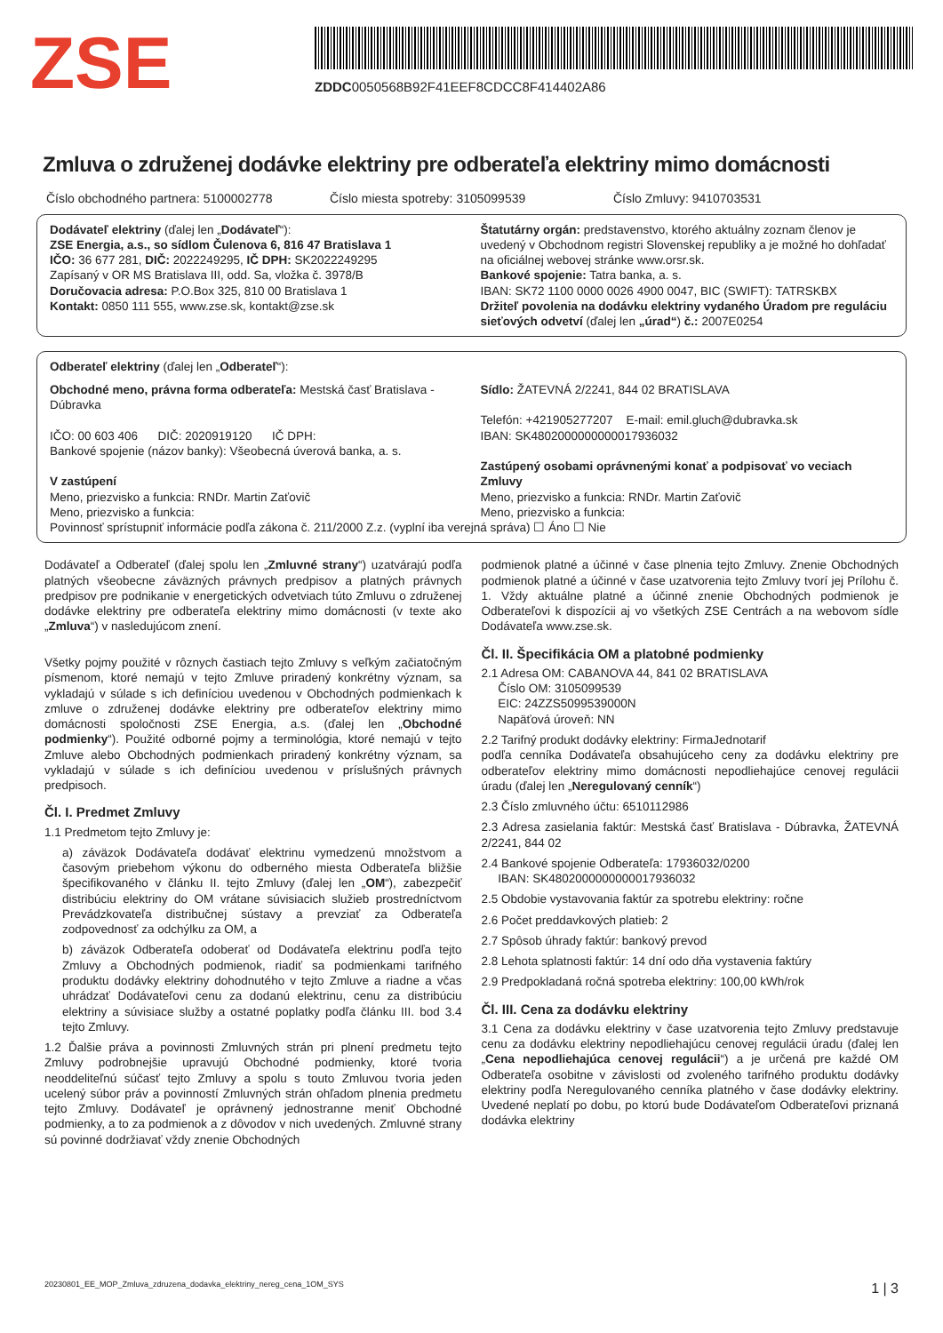ZSE
ZDDC0050568B92F41EEF8CDCC8F414402A86
Zmluva o združenej dodávke elektriny pre odberateľa elektriny mimo domácnosti
Číslo obchodného partnera: 5100002778
Číslo miesta spotreby: 3105099539
Číslo Zmluvy: 9410703531
Dodávateľ elektriny (ďalej len „Dodávateľ“):
ZSE Energia, a.s., so sídlom Čulenova 6, 816 47 Bratislava 1
IČO: 36 677 281, DIČ: 2022249295, IČ DPH: SK2022249295
Zapísaný v OR MS Bratislava III, odd. Sa, vložka č. 3978/B
Doručovacia adresa: P.O.Box 325, 810 00 Bratislava 1
Kontakt: 0850 111 555, www.zse.sk, kontakt@zse.sk
Štatutárny orgán: predstavenstvo, ktorého aktuálny zoznam členov je uvedený v Obchodnom registri Slovenskej republiky a je možné ho dohľadať na oficiálnej webovej stránke www.orsr.sk.
Bankové spojenie: Tatra banka, a. s.
IBAN: SK72 1100 0000 0026 4900 0047, BIC (SWIFT): TATRSKBX
Držiteľ povolenia na dodávku elektriny vydaného Úradom pre reguláciu sieťových odvetví (ďalej len „úrad“) č.: 2007E0254
Odberateľ elektriny (ďalej len „Odberateľ“):
Obchodné meno, právna forma odberateľa: Mestská časť Bratislava - Dúbravka
IČO: 00 603 406 DIČ: 2020919120 IČ DPH:
Bankové spojenie (názov banky): Všeobecná úverová banka, a. s.
V zastúpení
Meno, priezvisko a funkcia: RNDr. Martin Zaťovič
Meno, priezvisko a funkcia:
Sídlo: ŽATEVNÁ 2/2241, 844 02 BRATISLAVA
Telefón: +421905277207 E-mail: emil.gluch@dubravka.sk
IBAN: SK4802000000000017936032
Zastúpený osobami oprávnenými konať a podpisovať vo veciach Zmluvy
Meno, priezvisko a funkcia: RNDr. Martin Zaťovič
Meno, priezvisko a funkcia:
Povinnosť sprístupniť informácie podľa zákona č. 211/2000 Z.z. (vyplní iba verejná správa) ☐ Áno ☐ Nie
Dodávateľ a Odberateľ (ďalej spolu len „Zmluvné strany“) uzatvárajú podľa platných všeobecne záväzných právnych predpisov a platných právnych predpisov pre podnikanie v energetických odvetviach túto Zmluvu o združenej dodávke elektriny pre odberateľa elektriny mimo domácnosti (v texte ako „Zmluva“) v nasledujúcom znení.
Všetky pojmy použité v rôznych častiach tejto Zmluvy s veľkým začiatočným písmenom, ktoré nemajú v tejto Zmluve priradený konkrétny význam, sa vykladajú v súlade s ich definíciou uvedenou v Obchodných podmienkach k zmluve o združenej dodávke elektriny pre odberateľov elektriny mimo domácnosti spoločnosti ZSE Energia, a.s. (ďalej len „Obchodné podmienky“). Použité odborné pojmy a terminológia, ktoré nemajú v tejto Zmluve alebo Obchodných podmienkach priradený konkrétny význam, sa vykladajú v súlade s ich definíciou uvedenou v príslušných právnych predpisoch.
Čl. I. Predmet Zmluvy
1.1 Predmetom tejto Zmluvy je:
a) záväzok Dodávateľa dodávať elektrinu vymedzenú množstvom a časovým priebehom výkonu do odberného miesta Odberateľa bližšie špecifikovaného v článku II. tejto Zmluvy (ďalej len „OM“), zabezpečiť distribúciu elektriny do OM vrátane súvisiacich služieb prostredníctvom Prevádzkovateľa distribučnej sústavy a prevziať za Odberateľa zodpovednosť za odchýlku za OM, a
b) záväzok Odberateľa odoberať od Dodávateľa elektrinu podľa tejto Zmluvy a Obchodných podmienok, riadiť sa podmienkami tarifného produktu dodávky elektriny dohodnutého v tejto Zmluve a riadne a včas uhrádzať Dodávateľovi cenu za dodanú elektrinu, cenu za distribúciu elektriny a súvisiace služby a ostatné poplatky podľa článku III. bod 3.4 tejto Zmluvy.
1.2 Ďalšie práva a povinnosti Zmluvných strán pri plnení predmetu tejto Zmluvy podrobnejšie upravujú Obchodné podmienky, ktoré tvoria neoddeliteľnú súčasť tejto Zmluvy a spolu s touto Zmluvou tvoria jeden ucelený súbor práv a povinností Zmluvných strán ohľadom plnenia predmetu tejto Zmluvy. Dodávateľ je oprávnený jednostranne meniť Obchodné podmienky, a to za podmienok a z dôvodov v nich uvedených. Zmluvné strany sú povinné dodržiavať vždy znenie Obchodných
podmienok platné a účinné v čase plnenia tejto Zmluvy. Znenie Obchodných podmienok platné a účinné v čase uzatvorenia tejto Zmluvy tvorí jej Prílohu č. 1. Vždy aktuálne platné a účinné znenie Obchodných podmienok je Odberateľovi k dispozícii aj vo všetkých ZSE Centrách a na webovom sídle Dodávateľa www.zse.sk.
Čl. II. Špecifikácia OM a platobné podmienky
2.1 Adresa OM: CABANOVA 44, 841 02 BRATISLAVA
Číslo OM: 3105099539
EIC: 24ZZS5099539000N
Napäťová úroveň: NN
2.2 Tarifný produkt dodávky elektriny: FirmaJednotarif
podľa cenníka Dodávateľa obsahujúceho ceny za dodávku elektriny pre odberateľov elektriny mimo domácnosti nepodliehajúce cenovej regulácii úradu (ďalej len „Neregulovaný cenník“)
2.3 Číslo zmluvného účtu: 6510112986
2.3 Adresa zasielania faktúr: Mestská časť Bratislava - Dúbravka, ŽATEVNÁ 2/2241, 844 02
2.4 Bankové spojenie Odberateľa: 17936032/0200
IBAN: SK4802000000000017936032
2.5 Obdobie vystavovania faktúr za spotrebu elektriny: ročne
2.6 Počet preddavkových platieb: 2
2.7 Spôsob úhrady faktúr: bankový prevod
2.8 Lehota splatnosti faktúr: 14 dní odo dňa vystavenia faktúry
2.9 Predpokladaná ročná spotreba elektriny: 100,00 kWh/rok
Čl. III. Cena za dodávku elektriny
3.1 Cena za dodávku elektriny v čase uzatvorenia tejto Zmluvy predstavuje cenu za dodávku elektriny nepodliehajúcu cenovej regulácii úradu (ďalej len „Cena nepodliehajúca cenovej regulácii“) a je určená pre každé OM Odberateľa osobitne v závislosti od zvoleného tarifného produktu dodávky elektriny podľa Neregulovaného cenníka platného v čase dodávky elektriny. Uvedené neplatí po dobu, po ktorú bude Dodávateľom Odberateľovi priznaná dodávka elektriny
20230801_EE_MOP_Zmluva_zdruzena_dodavka_elektriny_nereg_cena_1OM_SYS 1 | 3